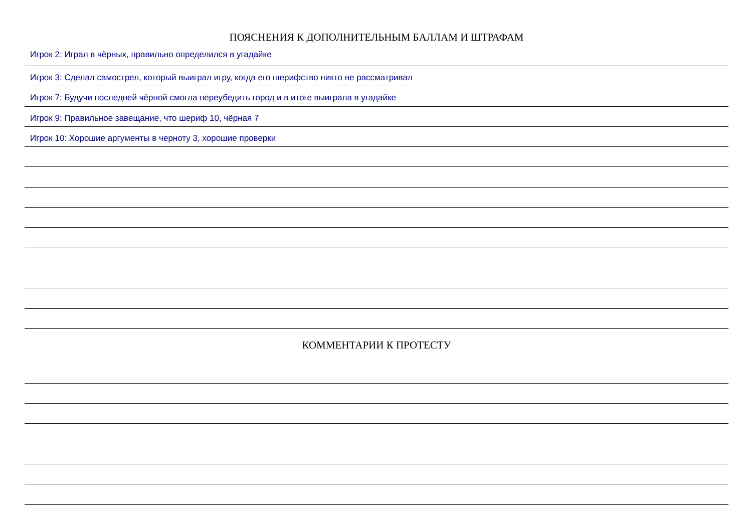ПОЯСНЕНИЯ К ДОПОЛНИТЕЛЬНЫМ БАЛЛАМ И ШТРАФАМ
Игрок 2: Играл в чёрных, правильно определился в угадайке
Игрок 3: Сделал самострел, который выиграл игру, когда его шерифство никто не рассматривал
Игрок 7: Будучи последней чёрной смогла переубедить город и в итоге выиграла в угадайке
Игрок 9: Правильное завещание, что шериф 10, чёрная 7
Игрок 10: Хорошие аргументы в черноту 3, хорошие проверки
КОММЕНТАРИИ К ПРОТЕСТУ